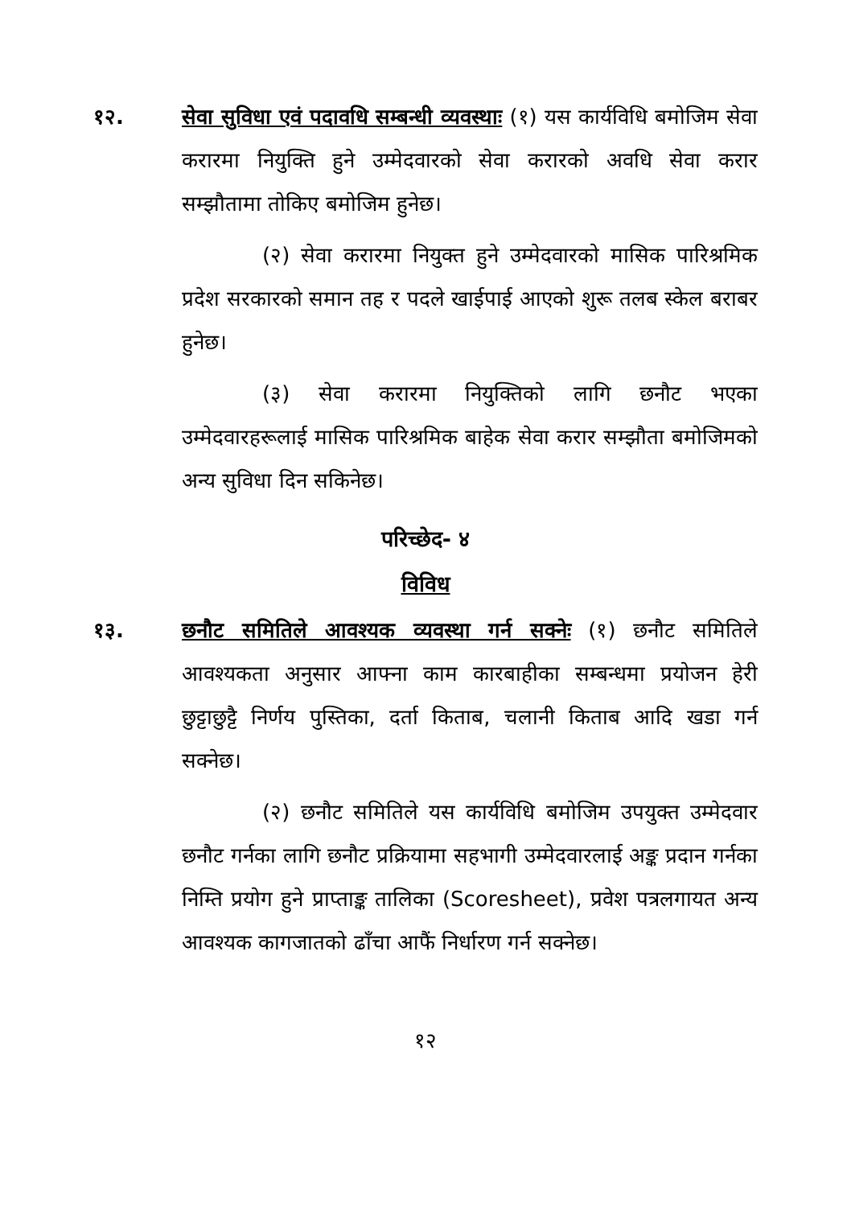१२. सेवा सुविधा एवं पदावधि सम्बन्धी व्यवस्थाः (१) यस कार्यविधि बमोजिम सेवा करारमा नियुक्ति हुने उम्मेदवारको सेवा करारको अवधि सेवा करार सम्झौतामा तोकिए बमोजिम हुनेछ।
(२) सेवा करारमा नियुक्त हुने उम्मेदवारको मासिक पारिश्रमिक प्रदेश सरकारको समान तह र पदले खाईपाई आएको शुरू तलब स्केल बराबर हुनेछ।
(३) सेवा करारमा नियुक्तिको लागि छनौट भएका उम्मेदवारहरूलाई मासिक पारिश्रमिक बाहेक सेवा करार सम्झौता बमोजिमको अन्य सुविधा दिन सकिनेछ।
परिच्छेद- ४
विविध
१३. छनौट समितिले आवश्यक व्यवस्था गर्न सक्नेः (१) छनौट समितिले आवश्यकता अनुसार आफ्ना काम कारबाहीका सम्बन्धमा प्रयोजन हेरी छुट्टाछुट्टै निर्णय पुस्तिका, दर्ता किताब, चलानी किताब आदि खडा गर्न सक्नेछ।
(२) छनौट समितिले यस कार्यविधि बमोजिम उपयुक्त उम्मेदवार छनौट गर्नका लागि छनौट प्रक्रियामा सहभागी उम्मेदवारलाई अङ्क प्रदान गर्नका निम्ति प्रयोग हुने प्राप्ताङ्क तालिका (Scoresheet), प्रवेश पत्रलगायत अन्य आवश्यक कागजातको ढाँचा आफैं निर्धारण गर्न सक्नेछ।
१२